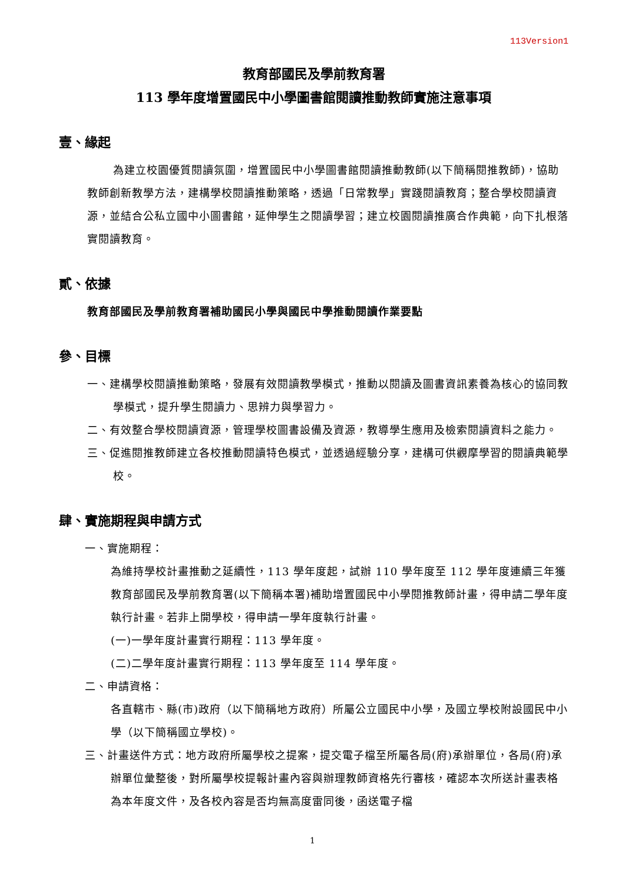113Version1
教育部國民及學前教育署
113 學年度增置國民中小學圖書館閱讀推動教師實施注意事項
壹、緣起
為建立校園優質閱讀氛圍，增置國民中小學圖書館閱讀推動教師(以下簡稱閱推教師)，協助教師創新教學方法，建構學校閱讀推動策略，透過「日常教學」實踐閱讀教育；整合學校閱讀資源，並結合公私立國中小圖書館，延伸學生之閱讀學習；建立校園閱讀推廣合作典範，向下扎根落實閱讀教育。
貳、依據
教育部國民及學前教育署補助國民小學與國民中學推動閱讀作業要點
參、目標
一、建構學校閱讀推動策略，發展有效閱讀教學模式，推動以閱讀及圖書資訊素養為核心的協同教學模式，提升學生閱讀力、思辨力與學習力。
二、有效整合學校閱讀資源，管理學校圖書設備及資源，教導學生應用及檢索閱讀資料之能力。
三、促進閱推教師建立各校推動閱讀特色模式，並透過經驗分享，建構可供觀摩學習的閱讀典範學校。
肆、實施期程與申請方式
一、實施期程：
為維持學校計畫推動之延續性，113 學年度起，試辦 110 學年度至 112 學年度連續三年獲教育部國民及學前教育署(以下簡稱本署)補助增置國民中小學閱推教師計畫，得申請二學年度執行計畫。若非上開學校，得申請一學年度執行計畫。
(一)一學年度計畫實行期程：113 學年度。
(二)二學年度計畫實行期程：113 學年度至 114 學年度。
二、申請資格：
各直轄市、縣(市)政府（以下簡稱地方政府）所屬公立國民中小學，及國立學校附設國民中小學（以下簡稱國立學校)。
三、計畫送件方式：地方政府所屬學校之提案，提交電子檔至所屬各局(府)承辦單位，各局(府)承辦單位彙整後，對所屬學校提報計畫內容與辦理教師資格先行審核，確認本次所送計畫表格為本年度文件，及各校內容是否均無高度雷同後，函送電子檔
1